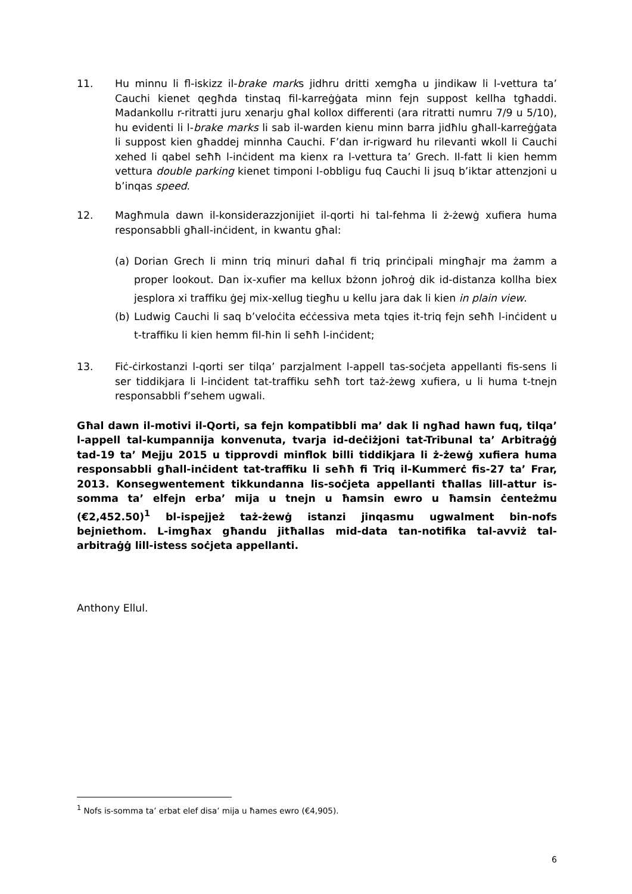11. Hu minnu li fl-iskizz il-brake marks jidhru dritti xemgħa u jindikaw li l-vettura ta’ Cauchi kienet qegħda tinstaq fil-karreġġata minn fejn suppost kellha tgħaddi. Madankollu r-ritratti juru xenarju għal kollox differenti (ara ritratti numru 7/9 u 5/10), hu evidenti li l-brake marks li sab il-warden kienu minn barra jidħlu għall-karreġġata li suppost kien għaddej minnha Cauchi. F’dan ir-rigward hu rilevanti wkoll li Cauchi xehed li qabel seħħ l-inċident ma kienx ra l-vettura ta’ Grech. Il-fatt li kien hemm vettura double parking kienet timponi l-obbligu fuq Cauchi li jsuq b’iktar attenzjoni u b’inqas speed.
12. Magħmula dawn il-konsiderazzjonijiet il-qorti hi tal-fehma li ż-żewġ xufiera huma responsabbli għall-inċident, in kwantu għal:
(a) Dorian Grech li minn triq minuri daħal fi triq prinċipali mingħajr ma żamm a proper lookout. Dan ix-xufier ma kellux bżonn joħroġ dik id-distanza kollha biex jesplora xi traffiku ġej mix-xellug tiegħu u kellu jara dak li kien in plain view.
(b) Ludwig Cauchi li saq b’veloċita eċċessiva meta tqies it-triq fejn seħħ l-inċident u t-traffiku li kien hemm fil-ħin li seħħ l-inċident;
13. Fiċ-ċirkostanzi l-qorti ser tilqa’ parzjalment l-appell tas-soċjeta appellanti fis-sens li ser tiddikjara li l-inċident tat-traffiku seħħ tort taż-żewg xufiera, u li huma t-tnejn responsabbli f’sehem ugwali.
Għal dawn il-motivi il-Qorti, sa fejn kompatibbli ma’ dak li ngħad hawn fuq, tilqa’ l-appell tal-kumpannija konvenuta, tvarja id-deċiżjoni tat-Tribunal ta’ Arbitraġġ tad-19 ta’ Mejju 2015 u tipprovdi minflok billi tiddikjara li ż-żewġ xufiera huma responsabbli għall-inċident tat-traffiku li seħħ fi Triq il-Kummerċ fis-27 ta’ Frar, 2013. Konsegwentement tikkundanna lis-soċjeta appellanti tħallas lill-attur is-somma ta’ elfejn erba’ mija u tnejn u ħamsin ewro u ħamsin ċenteżmu (€2,452.50)<sup>1</sup> bl-ispejjeż taż-żewġ istanzi jinqasmu ugwalment bin-nofs bejniethom. L-imgħax għandu jitħallas mid-data tan-notifika tal-avviż tal-arbitraġġ lill-istess soċjeta appellanti.
Anthony Ellul.
<sup>1</sup> Nofs is-somma ta’ erbat elef disa’ mija u ħames ewro (€4,905).
6